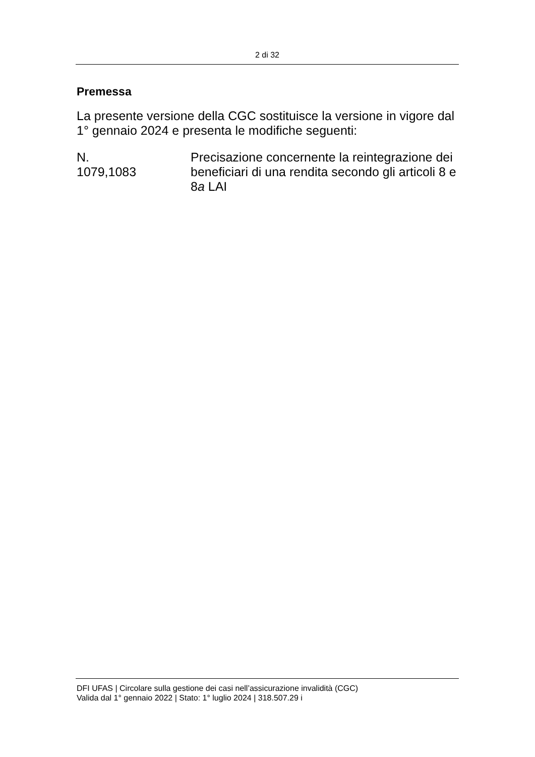2 di 32
Premessa
La presente versione della CGC sostituisce la versione in vigore dal 1° gennaio 2024 e presenta le modifiche seguenti:
N.
1079,1083
Precisazione concernente la reintegrazione dei beneficiari di una rendita secondo gli articoli 8 e 8a LAI
DFI UFAS | Circolare sulla gestione dei casi nell’assicurazione invalidità (CGC)
Valida dal 1° gennaio 2022 | Stato: 1° luglio 2024 | 318.507.29 i